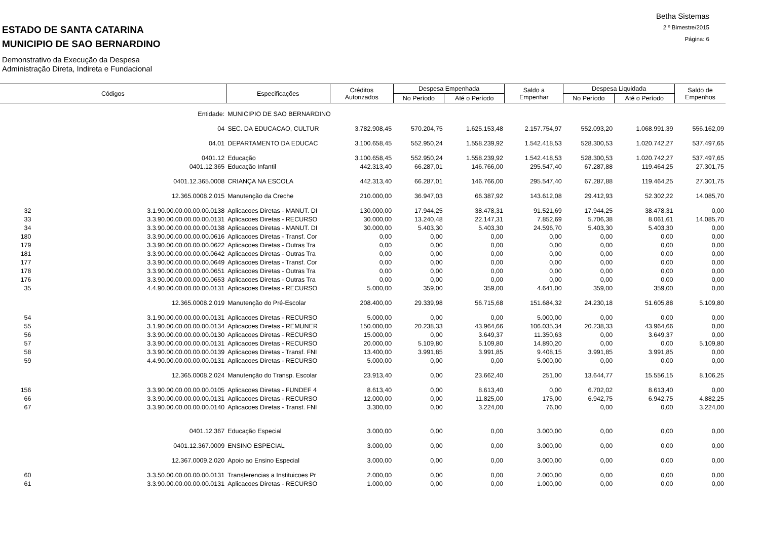Betha Sistemas
2 º Bimestre/2015
Página: 6
ESTADO DE SANTA CATARINA
MUNICIPIO DE SAO BERNARDINO
Demonstrativo da Execução da Despesa
Administração Direta, Indireta e Fundacional
| Códigos | | Especificações | Créditos Autorizados | Despesa Empenhada | | Saldo a Empenhar | Despesa Liquidada | | Saldo de Empenhos |
| --- | --- | --- | --- | --- | --- | --- | --- | --- | --- |
| | | | | No Período | Até o Período | | No Período | Até o Período | |
| Entidade: | | MUNICIPIO DE SAO BERNARDINO | | | | | | | |
| 04 | | SEC. DA EDUCACAO, CULTUR | 3.782.908,45 | 570.204,75 | 1.625.153,48 | 2.157.754,97 | 552.093,20 | 1.068.991,39 | 556.162,09 |
| 04.01 | | DEPARTAMENTO DA EDUCAC | 3.100.658,45 | 552.950,24 | 1.558.239,92 | 1.542.418,53 | 528.300,53 | 1.020.742,27 | 537.497,65 |
| 0401.12 | | Educação | 3.100.658,45 | 552.950,24 | 1.558.239,92 | 1.542.418,53 | 528.300,53 | 1.020.742,27 | 537.497,65 |
| 0401.12.365 | | Educação Infantil | 442.313,40 | 66.287,01 | 146.766,00 | 295.547,40 | 67.287,88 | 119.464,25 | 27.301,75 |
| 0401.12.365.0008 | | CRIANÇA NA ESCOLA | 442.313,40 | 66.287,01 | 146.766,00 | 295.547,40 | 67.287,88 | 119.464,25 | 27.301,75 |
| 12.365.0008.2.015 | | Manutenção da Creche | 210.000,00 | 36.947,03 | 66.387,92 | 143.612,08 | 29.412,93 | 52.302,22 | 14.085,70 |
| 32 | 3.1.90.00.00.00.00.00.0138 | Aplicacoes Diretas - MANUT. DI | 130.000,00 | 17.944,25 | 38.478,31 | 91.521,69 | 17.944,25 | 38.478,31 | 0,00 |
| 33 | 3.3.90.00.00.00.00.00.0131 | Aplicacoes Diretas - RECURSO | 30.000,00 | 13.240,48 | 22.147,31 | 7.852,69 | 5.706,38 | 8.061,61 | 14.085,70 |
| 34 | 3.3.90.00.00.00.00.00.0138 | Aplicacoes Diretas - MANUT. DI | 30.000,00 | 5.403,30 | 5.403,30 | 24.596,70 | 5.403,30 | 5.403,30 | 0,00 |
| 180 | 3.3.90.00.00.00.00.00.0616 | Aplicacoes Diretas - Transf. Cor | 0,00 | 0,00 | 0,00 | 0,00 | 0,00 | 0,00 | 0,00 |
| 179 | 3.3.90.00.00.00.00.00.0622 | Aplicacoes Diretas - Outras Tra | 0,00 | 0,00 | 0,00 | 0,00 | 0,00 | 0,00 | 0,00 |
| 181 | 3.3.90.00.00.00.00.00.0642 | Aplicacoes Diretas - Outras Tra | 0,00 | 0,00 | 0,00 | 0,00 | 0,00 | 0,00 | 0,00 |
| 177 | 3.3.90.00.00.00.00.00.0649 | Aplicacoes Diretas - Transf. Cor | 0,00 | 0,00 | 0,00 | 0,00 | 0,00 | 0,00 | 0,00 |
| 178 | 3.3.90.00.00.00.00.00.0651 | Aplicacoes Diretas - Outras Tra | 0,00 | 0,00 | 0,00 | 0,00 | 0,00 | 0,00 | 0,00 |
| 176 | 3.3.90.00.00.00.00.00.0653 | Aplicacoes Diretas - Outras Tra | 0,00 | 0,00 | 0,00 | 0,00 | 0,00 | 0,00 | 0,00 |
| 35 | 4.4.90.00.00.00.00.00.0131 | Aplicacoes Diretas - RECURSO | 5.000,00 | 359,00 | 359,00 | 4.641,00 | 359,00 | 359,00 | 0,00 |
| 12.365.0008.2.019 | | Manutenção do Pré-Escolar | 208.400,00 | 29.339,98 | 56.715,68 | 151.684,32 | 24.230,18 | 51.605,88 | 5.109,80 |
| 54 | 3.1.90.00.00.00.00.00.0131 | Aplicacoes Diretas - RECURSO | 5.000,00 | 0,00 | 0,00 | 5.000,00 | 0,00 | 0,00 | 0,00 |
| 55 | 3.1.90.00.00.00.00.00.0134 | Aplicacoes Diretas - REMUNER | 150.000,00 | 20.238,33 | 43.964,66 | 106.035,34 | 20.238,33 | 43.964,66 | 0,00 |
| 56 | 3.3.90.00.00.00.00.00.0130 | Aplicacoes Diretas - RECURSO | 15.000,00 | 0,00 | 3.649,37 | 11.350,63 | 0,00 | 3.649,37 | 0,00 |
| 57 | 3.3.90.00.00.00.00.00.0131 | Aplicacoes Diretas - RECURSO | 20.000,00 | 5.109,80 | 5.109,80 | 14.890,20 | 0,00 | 0,00 | 5.109,80 |
| 58 | 3.3.90.00.00.00.00.00.0139 | Aplicacoes Diretas - Transf. FNI | 13.400,00 | 3.991,85 | 3.991,85 | 9.408,15 | 3.991,85 | 3.991,85 | 0,00 |
| 59 | 4.4.90.00.00.00.00.00.0131 | Aplicacoes Diretas - RECURSO | 5.000,00 | 0,00 | 0,00 | 5.000,00 | 0,00 | 0,00 | 0,00 |
| 12.365.0008.2.024 | | Manutenção do Transp. Escolar | 23.913,40 | 0,00 | 23.662,40 | 251,00 | 13.644,77 | 15.556,15 | 8.106,25 |
| 156 | 3.3.90.00.00.00.00.00.0105 | Aplicacoes Diretas - FUNDEF 4 | 8.613,40 | 0,00 | 8.613,40 | 0,00 | 6.702,02 | 8.613,40 | 0,00 |
| 66 | 3.3.90.00.00.00.00.00.0131 | Aplicacoes Diretas - RECURSO | 12.000,00 | 0,00 | 11.825,00 | 175,00 | 6.942,75 | 6.942,75 | 4.882,25 |
| 67 | 3.3.90.00.00.00.00.00.0140 | Aplicacoes Diretas - Transf. FNI | 3.300,00 | 0,00 | 3.224,00 | 76,00 | 0,00 | 0,00 | 3.224,00 |
| 0401.12.367 | | Educação Especial | 3.000,00 | 0,00 | 0,00 | 3.000,00 | 0,00 | 0,00 | 0,00 |
| 0401.12.367.0009 | | ENSINO ESPECIAL | 3.000,00 | 0,00 | 0,00 | 3.000,00 | 0,00 | 0,00 | 0,00 |
| 12.367.0009.2.020 | | Apoio ao Ensino Especial | 3.000,00 | 0,00 | 0,00 | 3.000,00 | 0,00 | 0,00 | 0,00 |
| 60 | 3.3.50.00.00.00.00.00.0131 | Transferencias a Instituicoes Pr | 2.000,00 | 0,00 | 0,00 | 2.000,00 | 0,00 | 0,00 | 0,00 |
| 61 | 3.3.90.00.00.00.00.00.0131 | Aplicacoes Diretas - RECURSO | 1.000,00 | 0,00 | 0,00 | 1.000,00 | 0,00 | 0,00 | 0,00 |